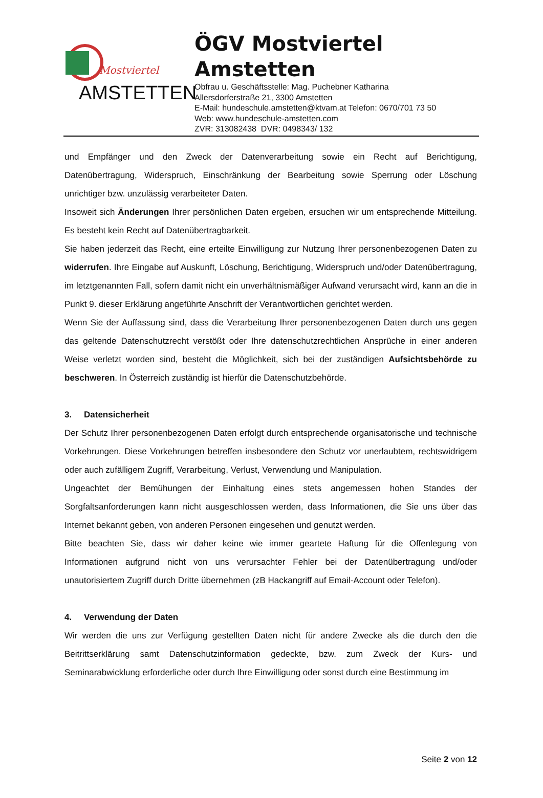Mostviertel
AMSTETTEN
ÖGV Mostviertel
Amstetten
Obfrau u. Geschäftsstelle: Mag. Puchebner Katharina
Allersdorferstraße 21, 3300 Amstetten
E-Mail: hundeschule.amstetten@ktvam.at Telefon: 0670/701 73 50
Web: www.hundeschule-amstetten.com
ZVR: 313082438 DVR: 0498343/ 132
und Empfänger und den Zweck der Datenverarbeitung sowie ein Recht auf Berichtigung, Datenübertragung, Widerspruch, Einschränkung der Bearbeitung sowie Sperrung oder Löschung unrichtiger bzw. unzulässig verarbeiteter Daten.
Insoweit sich Änderungen Ihrer persönlichen Daten ergeben, ersuchen wir um entsprechende Mitteilung. Es besteht kein Recht auf Datenübertragbarkeit.
Sie haben jederzeit das Recht, eine erteilte Einwilligung zur Nutzung Ihrer personenbezogenen Daten zu widerrufen. Ihre Eingabe auf Auskunft, Löschung, Berichtigung, Widerspruch und/oder Datenübertragung, im letztgenannten Fall, sofern damit nicht ein unverhältnismäßiger Aufwand verursacht wird, kann an die in Punkt 9. dieser Erklärung angeführte Anschrift der Verantwortlichen gerichtet werden.
Wenn Sie der Auffassung sind, dass die Verarbeitung Ihrer personenbezogenen Daten durch uns gegen das geltende Datenschutzrecht verstößt oder Ihre datenschutzrechtlichen Ansprüche in einer anderen Weise verletzt worden sind, besteht die Möglichkeit, sich bei der zuständigen Aufsichtsbehörde zu beschweren. In Österreich zuständig ist hierfür die Datenschutzbehörde.
3. Datensicherheit
Der Schutz Ihrer personenbezogenen Daten erfolgt durch entsprechende organisatorische und technische Vorkehrungen. Diese Vorkehrungen betreffen insbesondere den Schutz vor unerlaubtem, rechtswidrigem oder auch zufälligem Zugriff, Verarbeitung, Verlust, Verwendung und Manipulation.
Ungeachtet der Bemühungen der Einhaltung eines stets angemessen hohen Standes der Sorgfaltsanforderungen kann nicht ausgeschlossen werden, dass Informationen, die Sie uns über das Internet bekannt geben, von anderen Personen eingesehen und genutzt werden.
Bitte beachten Sie, dass wir daher keine wie immer geartete Haftung für die Offenlegung von Informationen aufgrund nicht von uns verursachter Fehler bei der Datenübertragung und/oder unautorisiertem Zugriff durch Dritte übernehmen (zB Hackangriff auf Email-Account oder Telefon).
4. Verwendung der Daten
Wir werden die uns zur Verfügung gestellten Daten nicht für andere Zwecke als die durch den die Beitrittserklärung samt Datenschutzinformation gedeckte, bzw. zum Zweck der Kurs- und Seminarabwicklung erforderliche oder durch Ihre Einwilligung oder sonst durch eine Bestimmung im
Seite 2 von 12